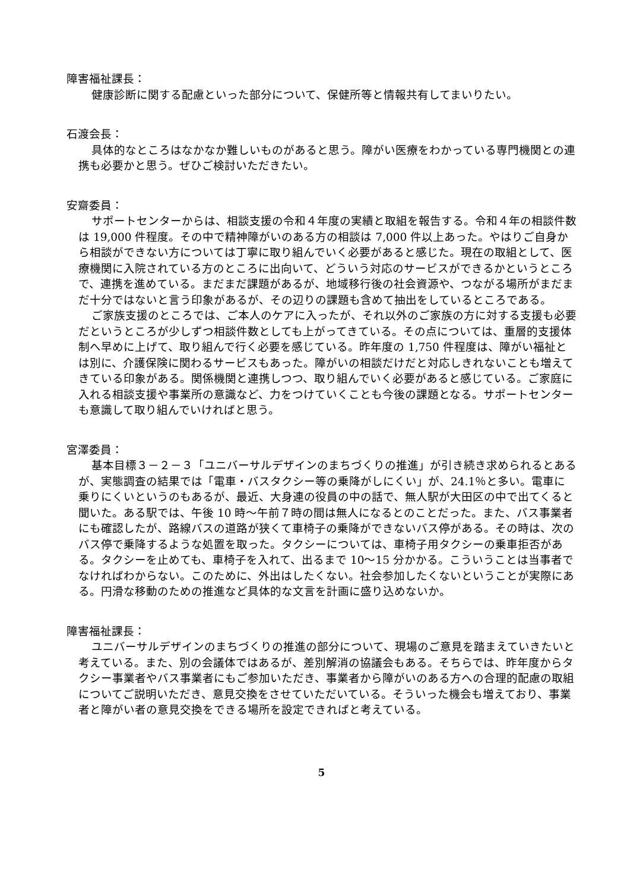障害福祉課長：
健康診断に関する配慮といった部分について、保健所等と情報共有してまいりたい。
石渡会長：
具体的なところはなかなか難しいものがあると思う。障がい医療をわかっている専門機関との連携も必要かと思う。ぜひご検討いただきたい。
安齋委員：
サポートセンターからは、相談支援の令和４年度の実績と取組を報告する。令和４年の相談件数は 19,000 件程度。その中で精神障がいのある方の相談は 7,000 件以上あった。やはりご自身から相談ができない方については丁寧に取り組んでいく必要があると感じた。現在の取組として、医療機関に入院されている方のところに出向いて、どういう対応のサービスができるかというところで、連携を進めている。まだまだ課題があるが、地域移行後の社会資源や、つながる場所がまだまだ十分ではないと言う印象があるが、その辺りの課題も含めて抽出をしているところである。
ご家族支援のところでは、ご本人のケアに入ったが、それ以外のご家族の方に対する支援も必要だというところが少しずつ相談件数としても上がってきている。その点については、重層的支援体制へ早めに上げて、取り組んで行く必要を感じている。昨年度の 1,750 件程度は、障がい福祉とは別に、介護保険に関わるサービスもあった。障がいの相談だけだと対応しきれないことも増えてきている印象がある。関係機関と連携しつつ、取り組んでいく必要があると感じている。ご家庭に入れる相談支援や事業所の意識など、力をつけていくことも今後の課題となる。サポートセンターも意識して取り組んでいければと思う。
宮澤委員：
基本目標３－２－３「ユニバーサルデザインのまちづくりの推進」が引き続き求められるとあるが、実態調査の結果では「電車・バスタクシー等の乗降がしにくい」が、24.1％と多い。電車に乗りにくいというのもあるが、最近、大身連の役員の中の話で、無人駅が大田区の中で出てくると聞いた。ある駅では、午後 10 時～午前７時の間は無人になるとのことだった。また、バス事業者にも確認したが、路線バスの道路が狭くて車椅子の乗降ができないバス停がある。その時は、次のバス停で乗降するような処置を取った。タクシーについては、車椅子用タクシーの乗車拒否がある。タクシーを止めても、車椅子を入れて、出るまで 10～15 分かかる。こういうことは当事者でなければわからない。このために、外出はしたくない。社会参加したくないということが実際にある。円滑な移動のための推進など具体的な文言を計画に盛り込めないか。
障害福祉課長：
ユニバーサルデザインのまちづくりの推進の部分について、現場のご意見を踏まえていきたいと考えている。また、別の会議体ではあるが、差別解消の協議会もある。そちらでは、昨年度からタクシー事業者やバス事業者にもご参加いただき、事業者から障がいのある方への合理的配慮の取組についてご説明いただき、意見交換をさせていただいている。そういった機会も増えており、事業者と障がい者の意見交換をできる場所を設定できればと考えている。
5